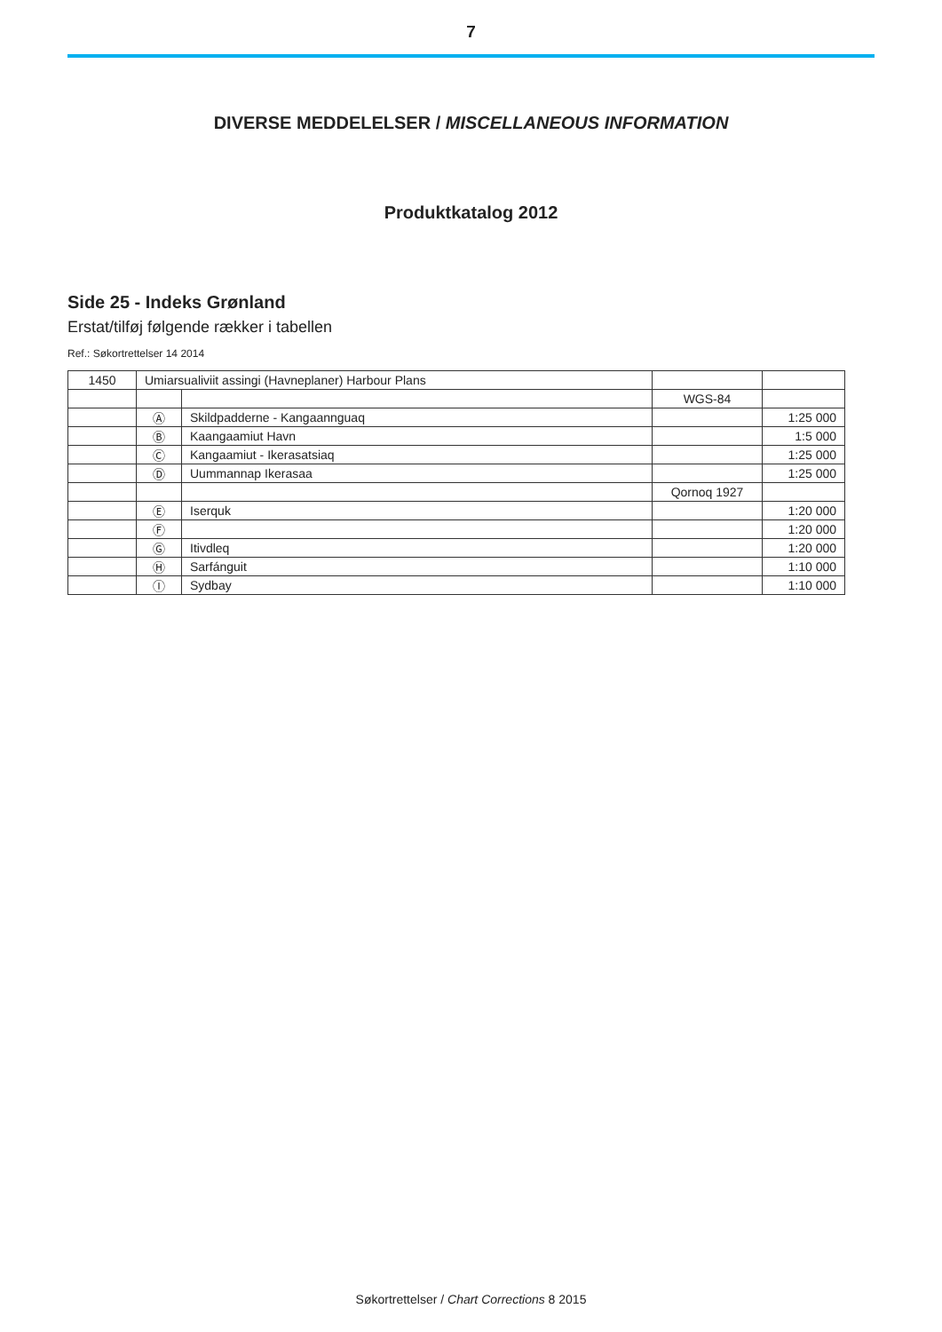7
DIVERSE MEDDELELSER / MISCELLANEOUS INFORMATION
Produktkatalog 2012
Side 25 - Indeks Grønland
Erstat/tilføj følgende rækker i tabellen
Ref.: Søkortrettelser 14 2014
| 1450 | Umiarsualiviit assingi (Havneplaner) Harbour Plans | | | |
| | | | WGS-84 | |
| | Ⓐ | Skildpadderne - Kangaannguaq | | 1:25 000 |
| | Ⓑ | Kaangaamiut Havn | | 1:5 000 |
| | Ⓒ | Kangaamiut - Ikerasatsiaq | | 1:25 000 |
| | Ⓓ | Uummannap Ikerasaa | | 1:25 000 |
| | | | Qornoq 1927 | |
| | Ⓔ | Iserquk | | 1:20 000 |
| | Ⓕ | | | 1:20 000 |
| | Ⓖ | Itivdleq | | 1:20 000 |
| | Ⓗ | Sarfánguit | | 1:10 000 |
| | Ⓘ | Sydbay | | 1:10 000 |
Søkortrettelser / Chart Corrections 8 2015